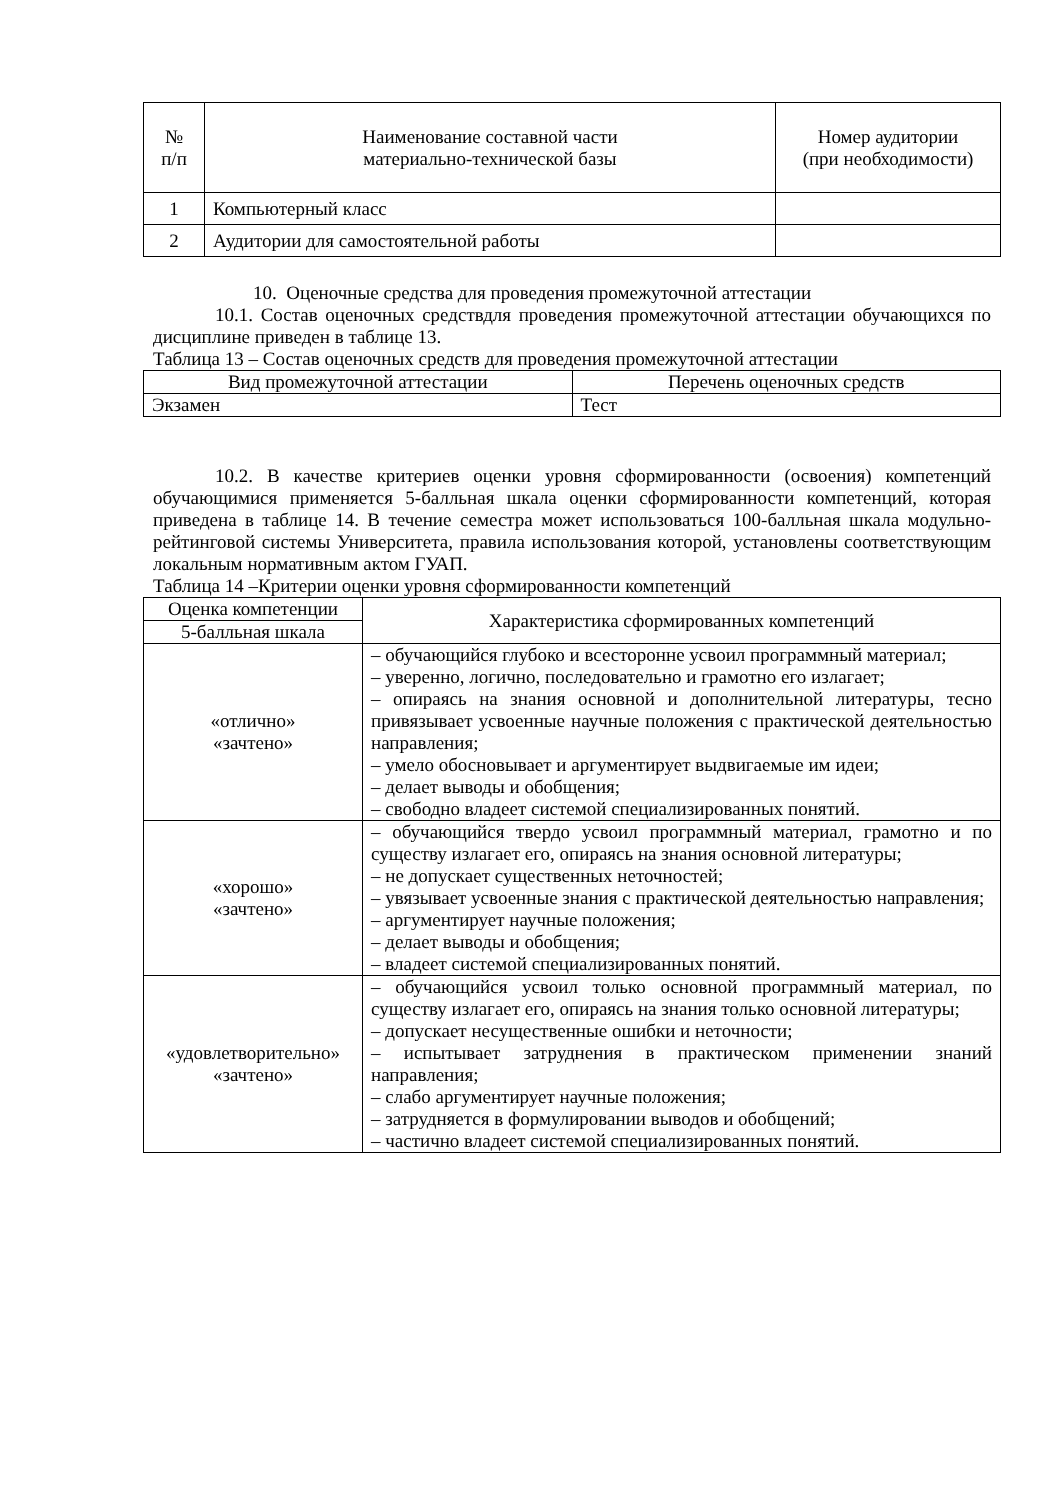| № п/п | Наименование составной части материально-технической базы | Номер аудитории (при необходимости) |
| --- | --- | --- |
| 1 | Компьютерный класс | |
| 2 | Аудитории для самостоятельной работы | |
10. Оценочные средства для проведения промежуточной аттестации
10.1. Состав оценочных средствдля проведения промежуточной аттестации обучающихся по дисциплине приведен в таблице 13.
Таблица 13 – Состав оценочных средств для проведения промежуточной аттестации
| Вид промежуточной аттестации | Перечень оценочных средств |
| --- | --- |
| Экзамен | Тест |
10.2. В качестве критериев оценки уровня сформированности (освоения) компетенций обучающимися применяется 5-балльная шкала оценки сформированности компетенций, которая приведена в таблице 14. В течение семестра может использоваться 100-балльная шкала модульно-рейтинговой системы Университета, правила использования которой, установлены соответствующим локальным нормативным актом ГУАП.
Таблица 14 –Критерии оценки уровня сформированности компетенций
| Оценка компетенции | Характеристика сформированных компетенций |
| --- | --- |
| 5-балльная шкала | |
| «отлично» «зачтено» | – обучающийся глубоко и всесторонне усвоил программный материал; – уверенно, логично, последовательно и грамотно его излагает; – опираясь на знания основной и дополнительной литературы, тесно привязывает усвоенные научные положения с практической деятельностью направления; – умело обосновывает и аргументирует выдвигаемые им идеи; – делает выводы и обобщения; – свободно владеет системой специализированных понятий. |
| «хорошо» «зачтено» | – обучающийся твердо усвоил программный материал, грамотно и по существу излагает его, опираясь на знания основной литературы; – не допускает существенных неточностей; – увязывает усвоенные знания с практической деятельностью направления; – аргументирует научные положения; – делает выводы и обобщения; – владеет системой специализированных понятий. |
| «удовлетворительно» «зачтено» | – обучающийся усвоил только основной программный материал, по существу излагает его, опираясь на знания только основной литературы; – допускает несущественные ошибки и неточности; – испытывает затруднения в практическом применении знаний направления; – слабо аргументирует научные положения; – затрудняется в формулировании выводов и обобщений; – частично владеет системой специализированных понятий. |